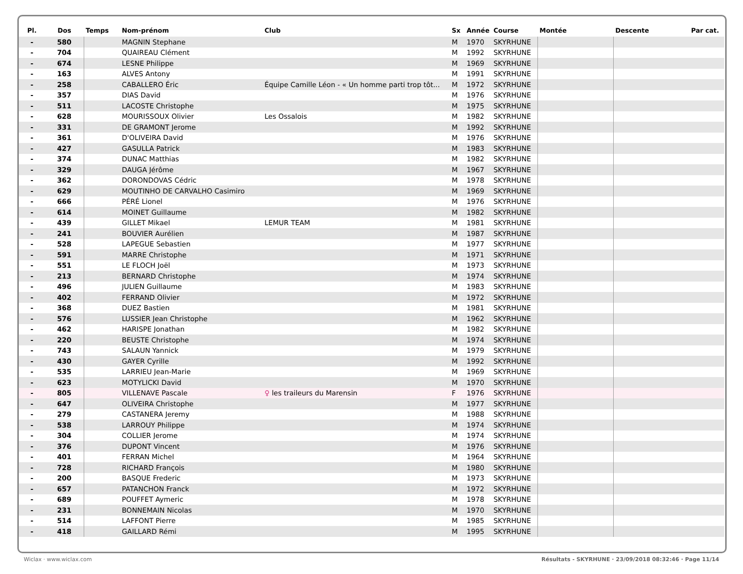| Pl. | Dos | Temps | Nom-prénom | Club | Sx | Année | Course | Montée | Descente | Par cat. |
| --- | --- | --- | --- | --- | --- | --- | --- | --- | --- | --- |
| - | 580 | | MAGNIN Stephane | | M | 1970 | SKYRHUNE | | | |
| - | 704 | | QUAIREAU Clément | | M | 1992 | SKYRHUNE | | | |
| - | 674 | | LESNE Philippe | | M | 1969 | SKYRHUNE | | | |
| - | 163 | | ALVES Antony | | M | 1991 | SKYRHUNE | | | |
| - | 258 | | CABALLERO Éric | Équipe Camille Léon - « Un homme parti trop tôt... | M | 1972 | SKYRHUNE | | | |
| - | 357 | | DIAS David | | M | 1976 | SKYRHUNE | | | |
| - | 511 | | LACOSTE Christophe | | M | 1975 | SKYRHUNE | | | |
| - | 628 | | MOURISSOUX Olivier | Les Ossalois | M | 1982 | SKYRHUNE | | | |
| - | 331 | | DE GRAMONT Jerome | | M | 1992 | SKYRHUNE | | | |
| - | 361 | | D'OLIVEIRA David | | M | 1976 | SKYRHUNE | | | |
| - | 427 | | GASULLA Patrick | | M | 1983 | SKYRHUNE | | | |
| - | 374 | | DUNAC Matthias | | M | 1982 | SKYRHUNE | | | |
| - | 329 | | DAUGA Jérôme | | M | 1967 | SKYRHUNE | | | |
| - | 362 | | DORONDOVAS Cédric | | M | 1978 | SKYRHUNE | | | |
| - | 629 | | MOUTINHO DE CARVALHO Casimiro | | M | 1969 | SKYRHUNE | | | |
| - | 666 | | PÉRÉ Lionel | | M | 1976 | SKYRHUNE | | | |
| - | 614 | | MOINET Guillaume | | M | 1982 | SKYRHUNE | | | |
| - | 439 | | GILLET Mikael | LEMUR TEAM | M | 1981 | SKYRHUNE | | | |
| - | 241 | | BOUVIER Aurélien | | M | 1987 | SKYRHUNE | | | |
| - | 528 | | LAPEGUE Sebastien | | M | 1977 | SKYRHUNE | | | |
| - | 591 | | MARRE Christophe | | M | 1971 | SKYRHUNE | | | |
| - | 551 | | LE FLOCH Joël | | M | 1973 | SKYRHUNE | | | |
| - | 213 | | BERNARD Christophe | | M | 1974 | SKYRHUNE | | | |
| - | 496 | | JULIEN Guillaume | | M | 1983 | SKYRHUNE | | | |
| - | 402 | | FERRAND Olivier | | M | 1972 | SKYRHUNE | | | |
| - | 368 | | DUEZ Bastien | | M | 1981 | SKYRHUNE | | | |
| - | 576 | | LUSSIER Jean Christophe | | M | 1962 | SKYRHUNE | | | |
| - | 462 | | HARISPE Jonathan | | M | 1982 | SKYRHUNE | | | |
| - | 220 | | BEUSTE Christophe | | M | 1974 | SKYRHUNE | | | |
| - | 743 | | SALAUN Yannick | | M | 1979 | SKYRHUNE | | | |
| - | 430 | | GAYER Cyrille | | M | 1992 | SKYRHUNE | | | |
| - | 535 | | LARRIEU Jean-Marie | | M | 1969 | SKYRHUNE | | | |
| - | 623 | | MOTYLICKI David | | M | 1970 | SKYRHUNE | | | |
| - | 805 | | VILLENAVE Pascale | ♀ les traileurs du Marensin | F | 1976 | SKYRHUNE | | | |
| - | 647 | | OLIVEIRA Christophe | | M | 1977 | SKYRHUNE | | | |
| - | 279 | | CASTANERA Jeremy | | M | 1988 | SKYRHUNE | | | |
| - | 538 | | LARROUY Philippe | | M | 1974 | SKYRHUNE | | | |
| - | 304 | | COLLIER Jerome | | M | 1974 | SKYRHUNE | | | |
| - | 376 | | DUPONT Vincent | | M | 1976 | SKYRHUNE | | | |
| - | 401 | | FERRAN Michel | | M | 1964 | SKYRHUNE | | | |
| - | 728 | | RICHARD François | | M | 1980 | SKYRHUNE | | | |
| - | 200 | | BASQUE Frederic | | M | 1973 | SKYRHUNE | | | |
| - | 657 | | PATANCHON Franck | | M | 1972 | SKYRHUNE | | | |
| - | 689 | | POUFFET Aymeric | | M | 1978 | SKYRHUNE | | | |
| - | 231 | | BONNEMAIN Nicolas | | M | 1970 | SKYRHUNE | | | |
| - | 514 | | LAFFONT Pierre | | M | 1985 | SKYRHUNE | | | |
| - | 418 | | GAILLARD Rémi | | M | 1995 | SKYRHUNE | | | |
Wiclax · www.wiclax.com Résultats - SKYRHUNE · 23/09/2018 08:32:46 · Page 11/14